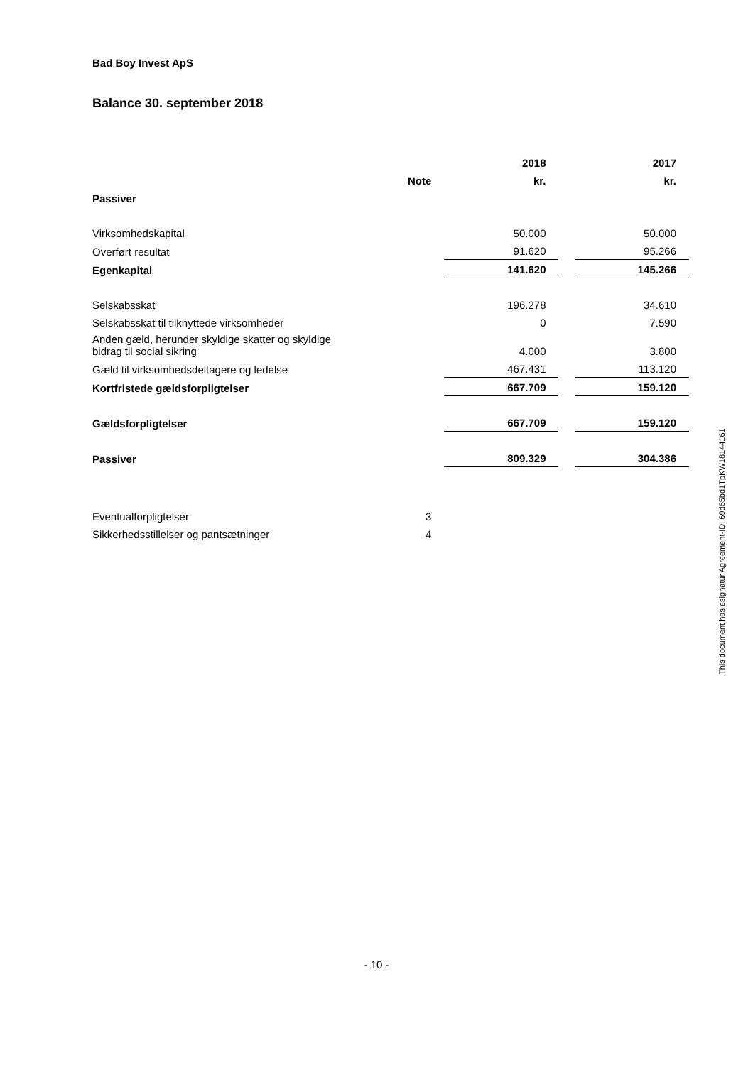Bad Boy Invest ApS
Balance 30. september 2018
| | | 2018 | | 2017 |
| --- | --- | --- | --- | --- |
| | Note | kr. | | kr. |
| Passiver | | | | |
| Virksomhedskapital | | 50.000 | | 50.000 |
| Overført resultat | | 91.620 | | 95.266 |
| Egenkapital | | 141.620 | | 145.266 |
| Selskabsskat | | 196.278 | | 34.610 |
| Selskabsskat til tilknyttede virksomheder | | 0 | | 7.590 |
| Anden gæld, herunder skyldige skatter og skyldige bidrag til social sikring | | 4.000 | | 3.800 |
| Gæld til virksomhedsdeltagere og ledelse | | 467.431 | | 113.120 |
| Kortfristede gældsforpligtelser | | 667.709 | | 159.120 |
| Gældsforpligtelser | | 667.709 | | 159.120 |
| Passiver | | 809.329 | | 304.386 |
| Eventualforpligtelser | 3 | | | |
| Sikkerhedsstillelser og pantsætninger | 4 | | | |
This document has esignatur Agreement-ID: 69d65bd1TpKW18144161
- 10 -